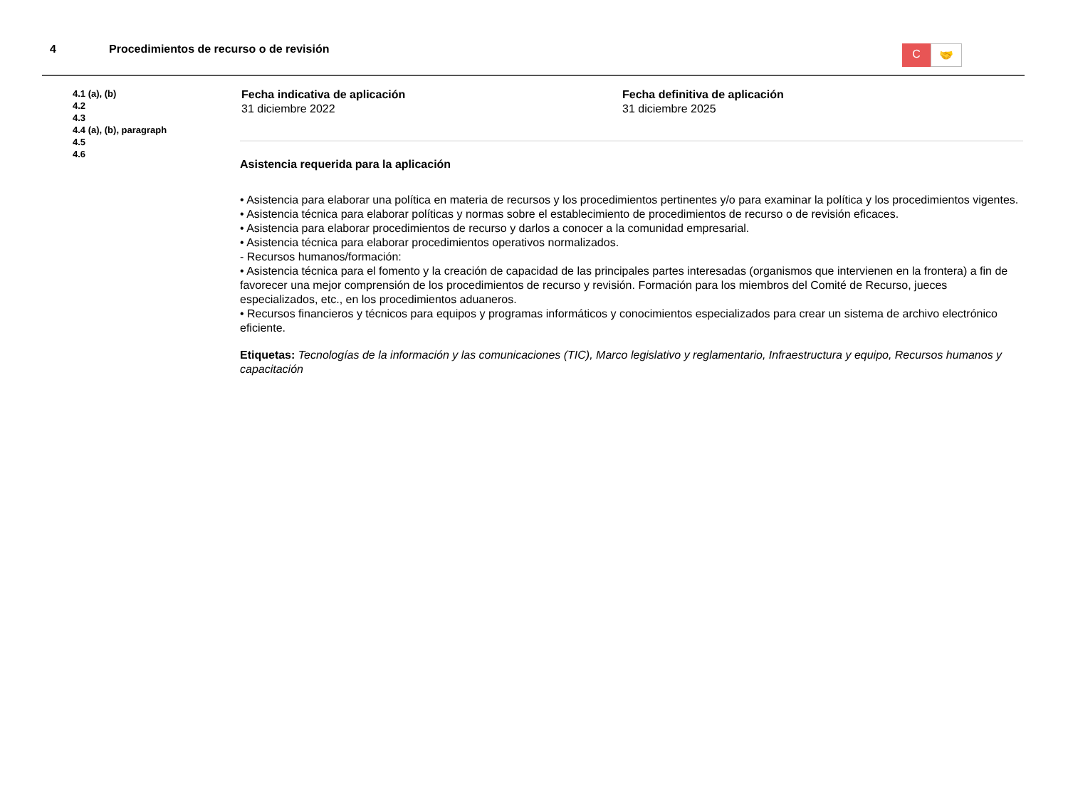4 Procedimientos de recurso o de revisión
C
🤝
4.1 (a), (b)
4.2
4.3
4.4 (a), (b), paragraph
4.5
4.6
Fecha indicativa de aplicación
31 diciembre 2022
Fecha definitiva de aplicación
31 diciembre 2025
Asistencia requerida para la aplicación
• Asistencia para elaborar una política en materia de recursos y los procedimientos pertinentes y/o para examinar la política y los procedimientos vigentes.
• Asistencia técnica para elaborar políticas y normas sobre el establecimiento de procedimientos de recurso o de revisión eficaces.
• Asistencia para elaborar procedimientos de recurso y darlos a conocer a la comunidad empresarial.
• Asistencia técnica para elaborar procedimientos operativos normalizados.
- Recursos humanos/formación:
• Asistencia técnica para el fomento y la creación de capacidad de las principales partes interesadas (organismos que intervienen en la frontera) a fin de favorecer una mejor comprensión de los procedimientos de recurso y revisión. Formación para los miembros del Comité de Recurso, jueces especializados, etc., en los procedimientos aduaneros.
• Recursos financieros y técnicos para equipos y programas informáticos y conocimientos especializados para crear un sistema de archivo electrónico eficiente.
Etiquetas: Tecnologías de la información y las comunicaciones (TIC), Marco legislativo y reglamentario, Infraestructura y equipo, Recursos humanos y capacitación